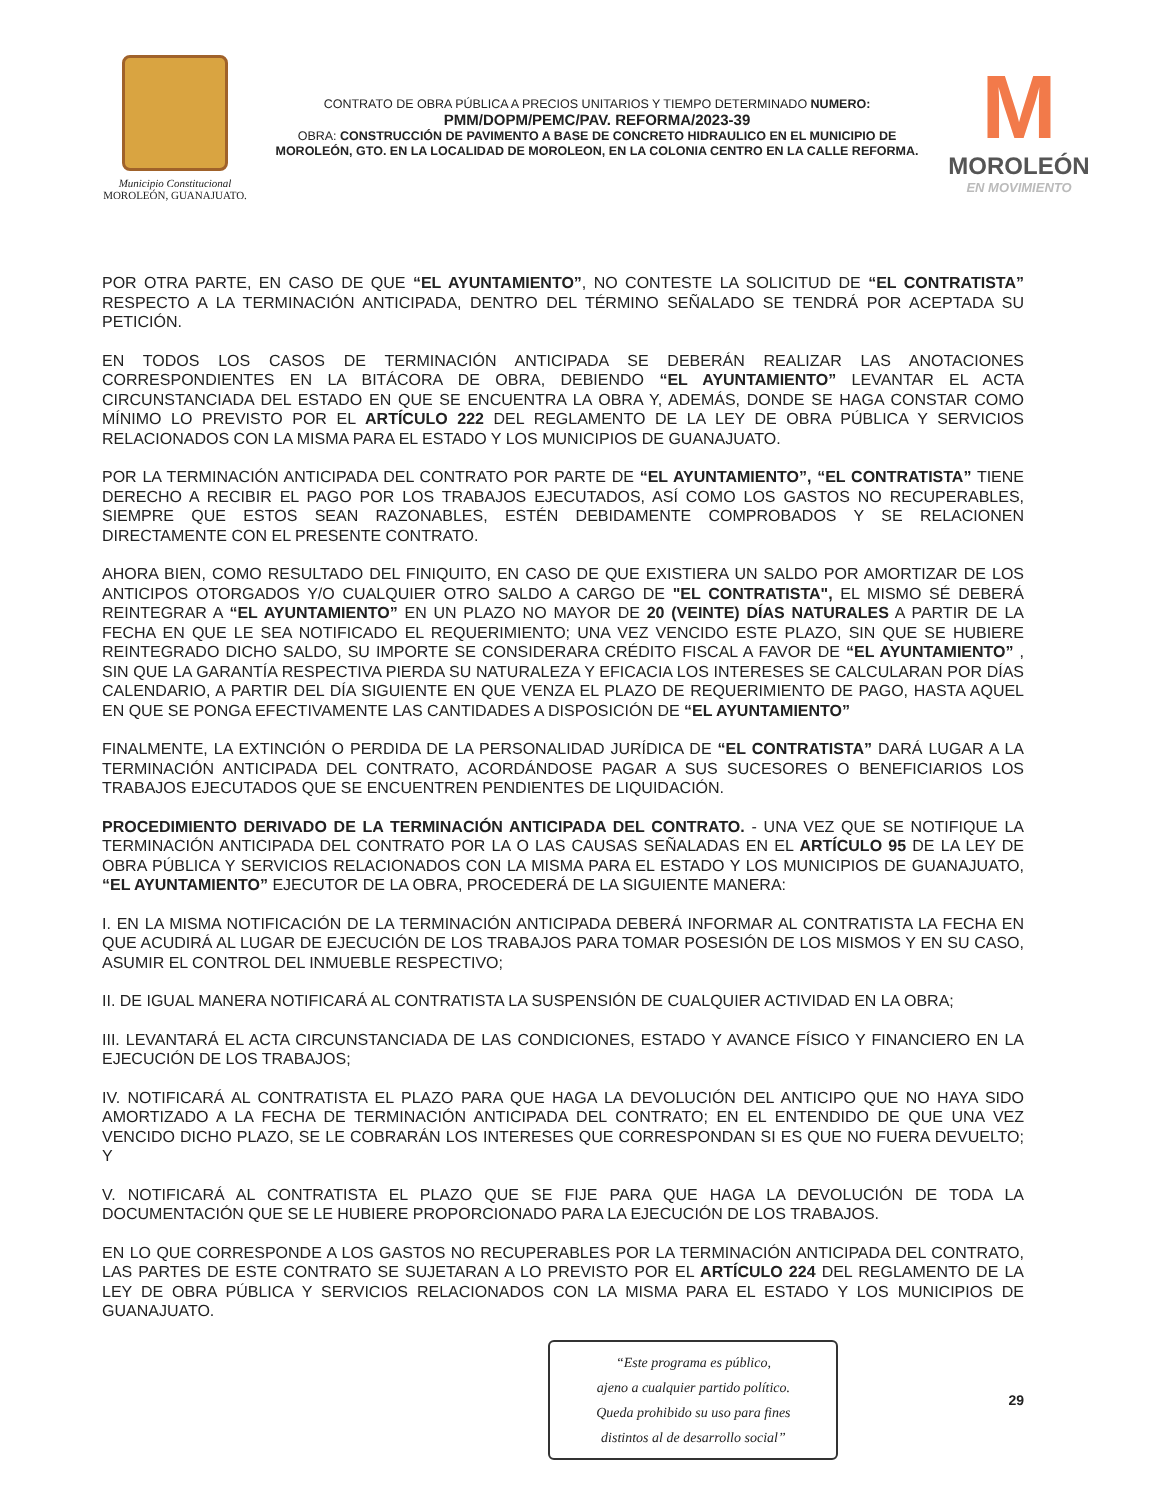Municipio Constitucional
MOROLEÓN, GUANAJUATO.
CONTRATO DE OBRA PÚBLICA A PRECIOS UNITARIOS Y TIEMPO DETERMINADO NUMERO:
PMM/DOPM/PEMC/PAV. REFORMA/2023-39
OBRA: CONSTRUCCIÓN DE PAVIMENTO A BASE DE CONCRETO HIDRAULICO EN EL MUNICIPIO DE MOROLEÓN, GTO. EN LA LOCALIDAD DE MOROLEON, EN LA COLONIA CENTRO EN LA CALLE REFORMA.
M
MOROLEÓN
EN MOVIMIENTO
POR OTRA PARTE, EN CASO DE QUE “EL AYUNTAMIENTO”, NO CONTESTE LA SOLICITUD DE “EL CONTRATISTA” RESPECTO A LA TERMINACIÓN ANTICIPADA, DENTRO DEL TÉRMINO SEÑALADO SE TENDRÁ POR ACEPTADA SU PETICIÓN.
EN TODOS LOS CASOS DE TERMINACIÓN ANTICIPADA SE DEBERÁN REALIZAR LAS ANOTACIONES CORRESPONDIENTES EN LA BITÁCORA DE OBRA, DEBIENDO “EL AYUNTAMIENTO” LEVANTAR EL ACTA CIRCUNSTANCIADA DEL ESTADO EN QUE SE ENCUENTRA LA OBRA Y, ADEMÁS, DONDE SE HAGA CONSTAR COMO MÍNIMO LO PREVISTO POR EL ARTÍCULO 222 DEL REGLAMENTO DE LA LEY DE OBRA PÚBLICA Y SERVICIOS RELACIONADOS CON LA MISMA PARA EL ESTADO Y LOS MUNICIPIOS DE GUANAJUATO.
POR LA TERMINACIÓN ANTICIPADA DEL CONTRATO POR PARTE DE “EL AYUNTAMIENTO”, “EL CONTRATISTA” TIENE DERECHO A RECIBIR EL PAGO POR LOS TRABAJOS EJECUTADOS, ASÍ COMO LOS GASTOS NO RECUPERABLES, SIEMPRE QUE ESTOS SEAN RAZONABLES, ESTÉN DEBIDAMENTE COMPROBADOS Y SE RELACIONEN DIRECTAMENTE CON EL PRESENTE CONTRATO.
AHORA BIEN, COMO RESULTADO DEL FINIQUITO, EN CASO DE QUE EXISTIERA UN SALDO POR AMORTIZAR DE LOS ANTICIPOS OTORGADOS Y/O CUALQUIER OTRO SALDO A CARGO DE "EL CONTRATISTA", EL MISMO SÉ DEBERÁ REINTEGRAR A “EL AYUNTAMIENTO” EN UN PLAZO NO MAYOR DE 20 (VEINTE) DÍAS NATURALES A PARTIR DE LA FECHA EN QUE LE SEA NOTIFICADO EL REQUERIMIENTO; UNA VEZ VENCIDO ESTE PLAZO, SIN QUE SE HUBIERE REINTEGRADO DICHO SALDO, SU IMPORTE SE CONSIDERARA CRÉDITO FISCAL A FAVOR DE “EL AYUNTAMIENTO” , SIN QUE LA GARANTÍA RESPECTIVA PIERDA SU NATURALEZA Y EFICACIA LOS INTERESES SE CALCULARAN POR DÍAS CALENDARIO, A PARTIR DEL DÍA SIGUIENTE EN QUE VENZA EL PLAZO DE REQUERIMIENTO DE PAGO, HASTA AQUEL EN QUE SE PONGA EFECTIVAMENTE LAS CANTIDADES A DISPOSICIÓN DE “EL AYUNTAMIENTO”
FINALMENTE, LA EXTINCIÓN O PERDIDA DE LA PERSONALIDAD JURÍDICA DE “EL CONTRATISTA” DARÁ LUGAR A LA TERMINACIÓN ANTICIPADA DEL CONTRATO, ACORDÁNDOSE PAGAR A SUS SUCESORES O BENEFICIARIOS LOS TRABAJOS EJECUTADOS QUE SE ENCUENTREN PENDIENTES DE LIQUIDACIÓN.
PROCEDIMIENTO DERIVADO DE LA TERMINACIÓN ANTICIPADA DEL CONTRATO. - UNA VEZ QUE SE NOTIFIQUE LA TERMINACIÓN ANTICIPADA DEL CONTRATO POR LA O LAS CAUSAS SEÑALADAS EN EL ARTÍCULO 95 DE LA LEY DE OBRA PÚBLICA Y SERVICIOS RELACIONADOS CON LA MISMA PARA EL ESTADO Y LOS MUNICIPIOS DE GUANAJUATO, “EL AYUNTAMIENTO” EJECUTOR DE LA OBRA, PROCEDERÁ DE LA SIGUIENTE MANERA:
I. EN LA MISMA NOTIFICACIÓN DE LA TERMINACIÓN ANTICIPADA DEBERÁ INFORMAR AL CONTRATISTA LA FECHA EN QUE ACUDIRÁ AL LUGAR DE EJECUCIÓN DE LOS TRABAJOS PARA TOMAR POSESIÓN DE LOS MISMOS Y EN SU CASO, ASUMIR EL CONTROL DEL INMUEBLE RESPECTIVO;
II. DE IGUAL MANERA NOTIFICARÁ AL CONTRATISTA LA SUSPENSIÓN DE CUALQUIER ACTIVIDAD EN LA OBRA;
III. LEVANTARÁ EL ACTA CIRCUNSTANCIADA DE LAS CONDICIONES, ESTADO Y AVANCE FÍSICO Y FINANCIERO EN LA EJECUCIÓN DE LOS TRABAJOS;
IV. NOTIFICARÁ AL CONTRATISTA EL PLAZO PARA QUE HAGA LA DEVOLUCIÓN DEL ANTICIPO QUE NO HAYA SIDO AMORTIZADO A LA FECHA DE TERMINACIÓN ANTICIPADA DEL CONTRATO; EN EL ENTENDIDO DE QUE UNA VEZ VENCIDO DICHO PLAZO, SE LE COBRARÁN LOS INTERESES QUE CORRESPONDAN SI ES QUE NO FUERA DEVUELTO; Y
V. NOTIFICARÁ AL CONTRATISTA EL PLAZO QUE SE FIJE PARA QUE HAGA LA DEVOLUCIÓN DE TODA LA DOCUMENTACIÓN QUE SE LE HUBIERE PROPORCIONADO PARA LA EJECUCIÓN DE LOS TRABAJOS.
EN LO QUE CORRESPONDE A LOS GASTOS NO RECUPERABLES POR LA TERMINACIÓN ANTICIPADA DEL CONTRATO, LAS PARTES DE ESTE CONTRATO SE SUJETARAN A LO PREVISTO POR EL ARTÍCULO 224 DEL REGLAMENTO DE LA LEY DE OBRA PÚBLICA Y SERVICIOS RELACIONADOS CON LA MISMA PARA EL ESTADO Y LOS MUNICIPIOS DE GUANAJUATO.
“Este programa es público,
ajeno a cualquier partido político.
Queda prohibido su uso para fines
distintos al de desarrollo social”
29